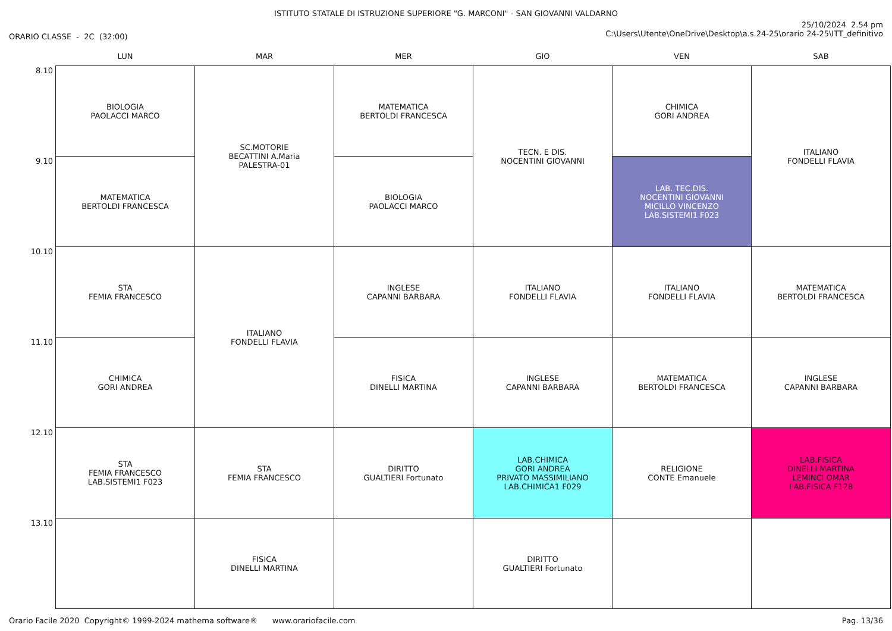ISTITUTO STATALE DI ISTRUZIONE SUPERIORE "G. MARCONI" - SAN GIOVANNI VALDARNO
ORARIO CLASSE - 2C (32:00)
25/10/2024 2.54 pm
C:\Users\Utente\OneDrive\Desktop\a.s.24-25\orario 24-25\ITT_definitivo
| | LUN | MAR | MER | GIO | VEN | SAB |
| --- | --- | --- | --- | --- | --- | --- |
| 8.10 | BIOLOGIA PAOLACCI MARCO | SC.MOTORIE BECATTINI A.Maria PALESTRA-01 | MATEMATICA BERTOLDI FRANCESCA | TECN. E DIS. NOCENTINI GIOVANNI | CHIMICA GORI ANDREA | ITALIANO FONDELLI FLAVIA |
| 9.10 | MATEMATICA BERTOLDI FRANCESCA | | BIOLOGIA PAOLACCI MARCO | | LAB. TEC.DIS. NOCENTINI GIOVANNI MICILLO VINCENZO LAB.SISTEMI1 F023 | |
| 10.10 | STA FEMIA FRANCESCO | ITALIANO FONDELLI FLAVIA | INGLESE CAPANNI BARBARA | ITALIANO FONDELLI FLAVIA | ITALIANO FONDELLI FLAVIA | MATEMATICA BERTOLDI FRANCESCA |
| 11.10 | CHIMICA GORI ANDREA | | FISICA DINELLI MARTINA | INGLESE CAPANNI BARBARA | MATEMATICA BERTOLDI FRANCESCA | INGLESE CAPANNI BARBARA |
| 12.10 | STA FEMIA FRANCESCO LAB.SISTEMI1 F023 | STA FEMIA FRANCESCO | DIRITTO GUALTIERI Fortunato | LAB.CHIMICA GORI ANDREA PRIVATO MASSIMILIANO LAB.CHIMICA1 F029 | RELIGIONE CONTE Emanuele | LAB.FISICA DINELLI MARTINA LEMINCI OMAR LAB.FISICA F128 |
| 13.10 | | FISICA DINELLI MARTINA | | DIRITTO GUALTIERI Fortunato | | |
Orario Facile 2020 Copyright© 1999-2024 mathema software® www.orariofacile.com
Pag. 13/36